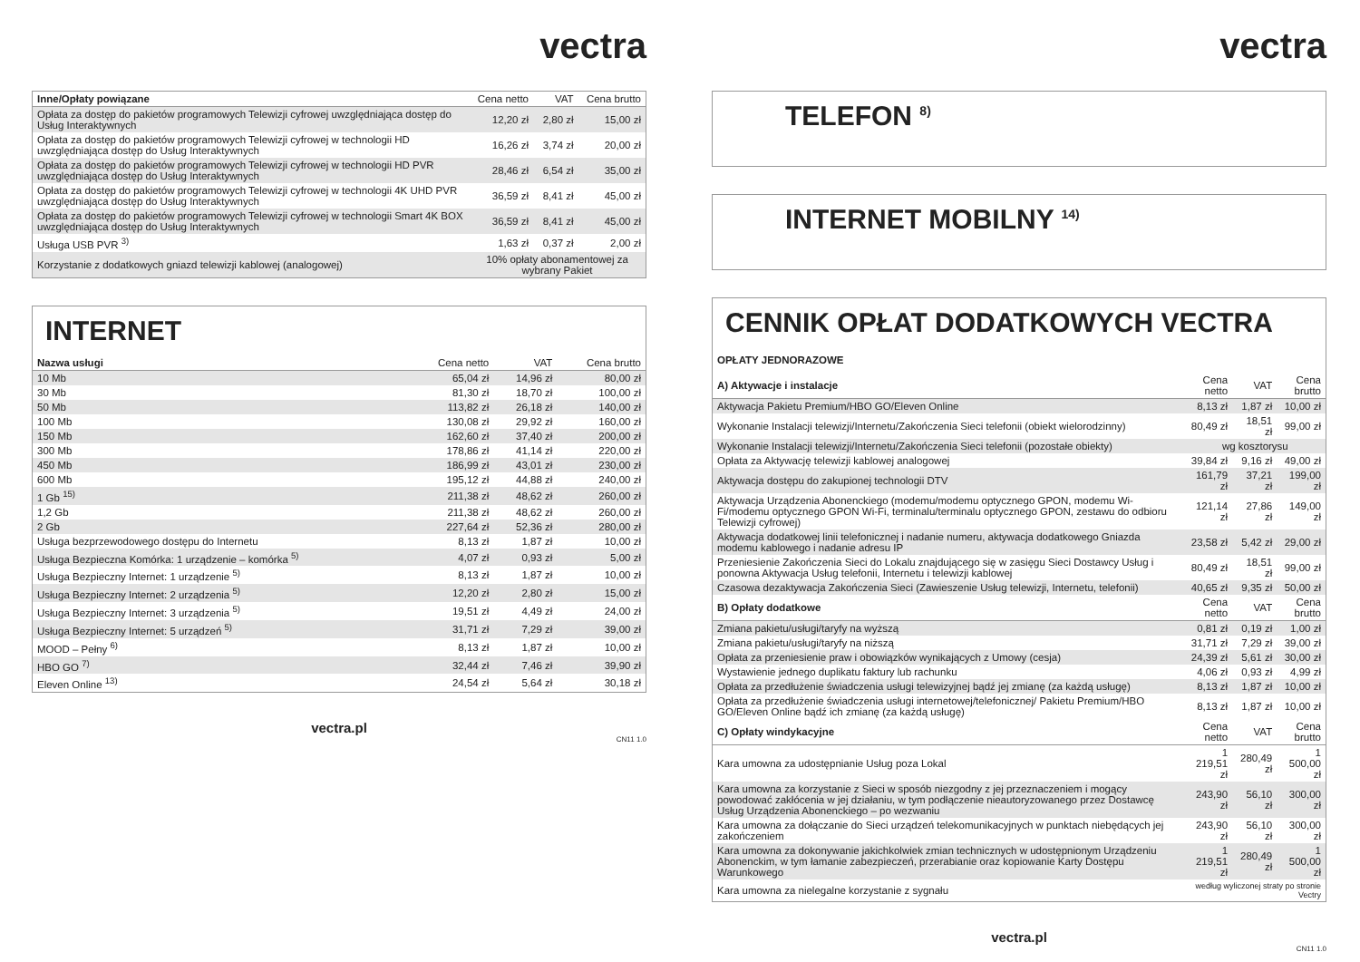vectra
| Inne/Opłaty powiązane | Cena netto | VAT | Cena brutto |
| --- | --- | --- | --- |
| Opłata za dostęp do pakietów programowych Telewizji cyfrowej uwzględniająca dostęp do Usług Interaktywnych | 12,20 zł | 2,80 zł | 15,00 zł |
| Opłata za dostęp do pakietów programowych Telewizji cyfrowej w technologii HD uwzględniająca dostęp do Usług Interaktywnych | 16,26 zł | 3,74 zł | 20,00 zł |
| Opłata za dostęp do pakietów programowych Telewizji cyfrowej w technologii HD PVR uwzględniająca dostęp do Usług Interaktywnych | 28,46 zł | 6,54 zł | 35,00 zł |
| Opłata za dostęp do pakietów programowych Telewizji cyfrowej w technologii 4K UHD PVR uwzględniająca dostęp do Usług Interaktywnych | 36,59 zł | 8,41 zł | 45,00 zł |
| Opłata za dostęp do pakietów programowych Telewizji cyfrowej w technologii Smart 4K BOX uwzględniająca dostęp do Usług Interaktywnych | 36,59 zł | 8,41 zł | 45,00 zł |
| Usługa USB PVR <sup>3)</sup> | 1,63 zł | 0,37 zł | 2,00 zł |
| Korzystanie z dodatkowych gniazd telewizji kablowej (analogowej) | 10% opłaty abonamentowej za wybrany Pakiet | | |
INTERNET
| Nazwa usługi | Cena netto | VAT | Cena brutto |
| --- | --- | --- | --- |
| 10 Mb | 65,04 zł | 14,96 zł | 80,00 zł |
| 30 Mb | 81,30 zł | 18,70 zł | 100,00 zł |
| 50 Mb | 113,82 zł | 26,18 zł | 140,00 zł |
| 100 Mb | 130,08 zł | 29,92 zł | 160,00 zł |
| 150 Mb | 162,60 zł | 37,40 zł | 200,00 zł |
| 300 Mb | 178,86 zł | 41,14 zł | 220,00 zł |
| 450 Mb | 186,99 zł | 43,01 zł | 230,00 zł |
| 600 Mb | 195,12 zł | 44,88 zł | 240,00 zł |
| 1 Gb <sup>15)</sup> | 211,38 zł | 48,62 zł | 260,00 zł |
| 1,2 Gb | 211,38 zł | 48,62 zł | 260,00 zł |
| 2 Gb | 227,64 zł | 52,36 zł | 280,00 zł |
| Usługa bezprzewodowego dostępu do Internetu | 8,13 zł | 1,87 zł | 10,00 zł |
| Usługa Bezpieczna Komórka: 1 urządzenie – komórka <sup>5)</sup> | 4,07 zł | 0,93 zł | 5,00 zł |
| Usługa Bezpieczny Internet: 1 urządzenie <sup>5)</sup> | 8,13 zł | 1,87 zł | 10,00 zł |
| Usługa Bezpieczny Internet: 2 urządzenia <sup>5)</sup> | 12,20 zł | 2,80 zł | 15,00 zł |
| Usługa Bezpieczny Internet: 3 urządzenia <sup>5)</sup> | 19,51 zł | 4,49 zł | 24,00 zł |
| Usługa Bezpieczny Internet: 5 urządzeń <sup>5)</sup> | 31,71 zł | 7,29 zł | 39,00 zł |
| MOOD – Pełny <sup>6)</sup> | 8,13 zł | 1,87 zł | 10,00 zł |
| HBO GO <sup>7)</sup> | 32,44 zł | 7,46 zł | 39,90 zł |
| Eleven Online <sup>13)</sup> | 24,54 zł | 5,64 zł | 30,18 zł |
vectra.pl
CN11 1.0
vectra
TELEFON <sup>8)</sup>
INTERNET MOBILNY <sup>14)</sup>
CENNIK OPŁAT DODATKOWYCH VECTRA
OPŁATY JEDNORAZOWE
| A) Aktywacje i instalacje | Cena netto | VAT | Cena brutto |
| --- | --- | --- | --- |
| Aktywacja Pakietu Premium/HBO GO/Eleven Online | 8,13 zł | 1,87 zł | 10,00 zł |
| Wykonanie Instalacji telewizji/Internetu/Zakończenia Sieci telefonii (obiekt wielorodzinny) | 80,49 zł | 18,51 zł | 99,00 zł |
| Wykonanie Instalacji telewizji/Internetu/Zakończenia Sieci telefonii (pozostałe obiekty) | wg kosztorysu | | |
| Opłata za Aktywację telewizji kablowej analogowej | 39,84 zł | 9,16 zł | 49,00 zł |
| Aktywacja dostępu do zakupionej technologii DTV | 161,79 zł | 37,21 zł | 199,00 zł |
| Aktywacja Urządzenia Abonenckiego (modemu/modemu optycznego GPON, modemu Wi-Fi/modemu optycznego GPON Wi-Fi, terminalu/terminalu optycznego GPON, zestawu do odbioru Telewizji cyfrowej) | 121,14 zł | 27,86 zł | 149,00 zł |
| Aktywacja dodatkowej linii telefonicznej i nadanie numeru, aktywacja dodatkowego Gniazda modemu kablowego i nadanie adresu IP | 23,58 zł | 5,42 zł | 29,00 zł |
| Przeniesienie Zakończenia Sieci do Lokalu znajdującego się w zasięgu Sieci Dostawcy Usług i ponowna Aktywacja Usług telefonii, Internetu i telewizji kablowej | 80,49 zł | 18,51 zł | 99,00 zł |
| Czasowa dezaktywacja Zakończenia Sieci (Zawieszenie Usług telewizji, Internetu, telefonii) | 40,65 zł | 9,35 zł | 50,00 zł |
| B) Opłaty dodatkowe | Cena netto | VAT | Cena brutto |
| Zmiana pakietu/usługi/taryfy na wyższą | 0,81 zł | 0,19 zł | 1,00 zł |
| Zmiana pakietu/usługi/taryfy na niższą | 31,71 zł | 7,29 zł | 39,00 zł |
| Opłata za przeniesienie praw i obowiązków wynikających z Umowy (cesja) | 24,39 zł | 5,61 zł | 30,00 zł |
| Wystawienie jednego duplikatu faktury lub rachunku | 4,06 zł | 0,93 zł | 4,99 zł |
| Opłata za przedłużenie świadczenia usługi telewizyjnej bądź jej zmianę (za każdą usługę) | 8,13 zł | 1,87 zł | 10,00 zł |
| Opłata za przedłużenie świadczenia usługi internetowej/telefonicznej/ Pakietu Premium/HBO GO/Eleven Online bądź ich zmianę (za każdą usługę) | 8,13 zł | 1,87 zł | 10,00 zł |
| C) Opłaty windykacyjne | Cena netto | VAT | Cena brutto |
| Kara umowna za udostępnianie Usług poza Lokal | 1 219,51 zł | 280,49 zł | 1 500,00 zł |
| Kara umowna za korzystanie z Sieci w sposób niezgodny z jej przeznaczeniem i mogący powodować zakłócenia w jej działaniu, w tym podłączenie nieautoryzowanego przez Dostawcę Usług Urządzenia Abonenckiego – po wezwaniu | 243,90 zł | 56,10 zł | 300,00 zł |
| Kara umowna za dołączanie do Sieci urządzeń telekomunikacyjnych w punktach niebędących jej zakończeniem | 243,90 zł | 56,10 zł | 300,00 zł |
| Kara umowna za dokonywanie jakichkolwiek zmian technicznych w udostępnionym Urządzeniu Abonenckim, w tym łamanie zabezpieczeń, przerabianie oraz kopiowanie Karty Dostępu Warunkowego | 1 219,51 zł | 280,49 zł | 1 500,00 zł |
| Kara umowna za nielegalne korzystanie z sygnału | według wyliczonej straty po stronie Vectry | | |
vectra.pl
CN11 1.0